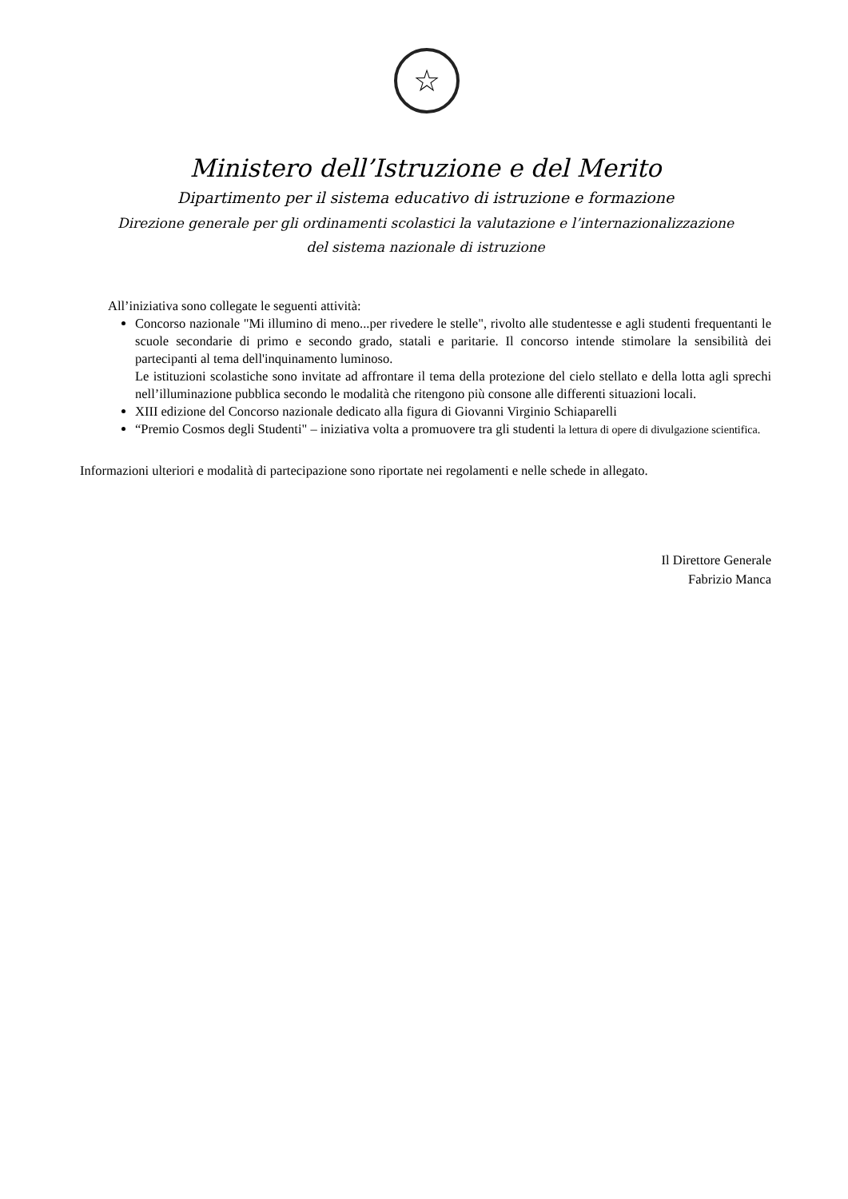☆
Ministero dell’Istruzione e del Merito
Dipartimento per il sistema educativo di istruzione e formazione
Direzione generale per gli ordinamenti scolastici la valutazione e l’internazionalizzazione
del sistema nazionale di istruzione
All’iniziativa sono collegate le seguenti attività:
Concorso nazionale "Mi illumino di meno...per rivedere le stelle", rivolto alle studentesse e agli studenti frequentanti le scuole secondarie di primo e secondo grado, statali e paritarie. Il concorso intende stimolare la sensibilità dei partecipanti al tema dell'inquinamento luminoso.
Le istituzioni scolastiche sono invitate ad affrontare il tema della protezione del cielo stellato e della lotta agli sprechi nell’illuminazione pubblica secondo le modalità che ritengono più consone alle differenti situazioni locali.
XIII edizione del Concorso nazionale dedicato alla figura di Giovanni Virginio Schiaparelli
“Premio Cosmos degli Studenti" – iniziativa volta a promuovere tra gli studenti la lettura di opere di divulgazione scientifica.
Informazioni ulteriori e modalità di partecipazione sono riportate nei regolamenti e nelle schede in allegato.
Il Direttore Generale
Fabrizio Manca